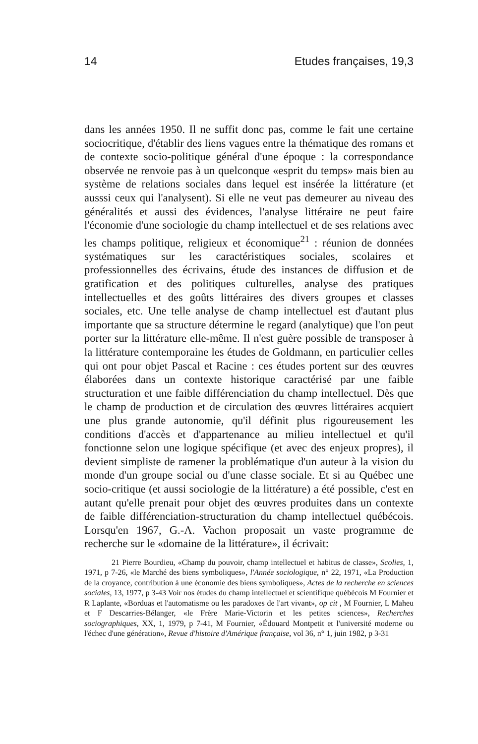14 Etudes françaises, 19,3
dans les années 1950. Il ne suffit donc pas, comme le fait une certaine sociocritique, d'établir des liens vagues entre la thématique des romans et de contexte socio-politique général d'une époque : la correspondance observée ne renvoie pas à un quelconque «esprit du temps» mais bien au système de relations sociales dans lequel est insérée la littérature (et ausssi ceux qui l'analysent). Si elle ne veut pas demeurer au niveau des généralités et aussi des évidences, l'analyse littéraire ne peut faire l'économie d'une sociologie du champ intellectuel et de ses relations avec les champs politique, religieux et économique<sup>21</sup> : réunion de données systématiques sur les caractéristiques sociales, scolaires et professionnelles des écrivains, étude des instances de diffusion et de gratification et des politiques culturelles, analyse des pratiques intellectuelles et des goûts littéraires des divers groupes et classes sociales, etc. Une telle analyse de champ intellectuel est d'autant plus importante que sa structure détermine le regard (analytique) que l'on peut porter sur la littérature elle-même. Il n'est guère possible de transposer à la littérature contemporaine les études de Goldmann, en particulier celles qui ont pour objet Pascal et Racine : ces études portent sur des œuvres élaborées dans un contexte historique caractérisé par une faible structuration et une faible différenciation du champ intellectuel. Dès que le champ de production et de circulation des œuvres littéraires acquiert une plus grande autonomie, qu'il définit plus rigoureusement les conditions d'accès et d'appartenance au milieu intellectuel et qu'il fonctionne selon une logique spécifique (et avec des enjeux propres), il devient simpliste de ramener la problématique d'un auteur à la vision du monde d'un groupe social ou d'une classe sociale. Et si au Québec une socio-critique (et aussi sociologie de la littérature) a été possible, c'est en autant qu'elle prenait pour objet des œuvres produites dans un contexte de faible différenciation-structuration du champ intellectuel québécois. Lorsqu'en 1967, G.-A. Vachon proposait un vaste programme de recherche sur le «domaine de la littérature», il écrivait:
21 Pierre Bourdieu, «Champ du pouvoir, champ intellectuel et habitus de classe», Scolies, 1, 1971, p 7-26, «le Marché des biens symboliques», l'Année sociologique, n° 22, 1971, «La Production de la croyance, contribution à une économie des biens symboliques», Actes de la recherche en sciences sociales, 13, 1977, p 3-43 Voir nos études du champ intellectuel et scientifique québécois M Fournier et R Laplante, «Borduas et l'automatisme ou les paradoxes de l'art vivant», op cit , M Fournier, L Maheu et F Descarries-Bélanger, «le Frère Marie-Victorin et les petites sciences», Recherches sociographiques, XX, 1, 1979, p 7-41, M Fournier, «Édouard Montpetit et l'université moderne ou l'échec d'une génération», Revue d'histoire d'Amérique française, vol 36, n° 1, juin 1982, p 3-31